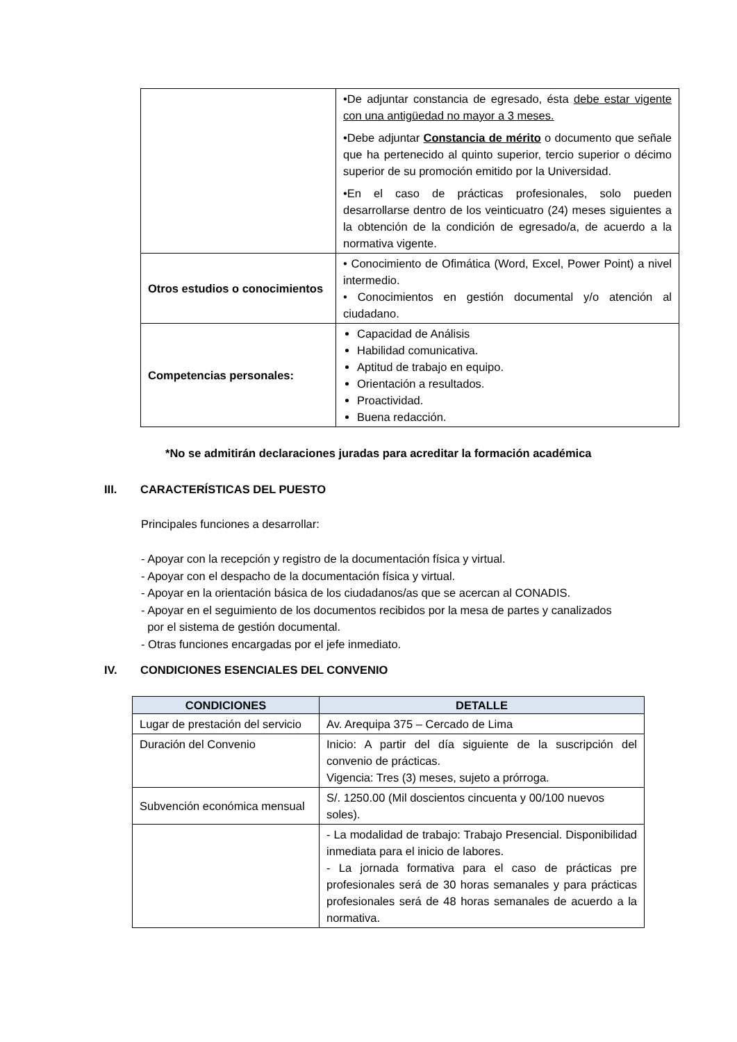| | •De adjuntar constancia de egresado, ésta debe estar vigente con una antigüedad no mayor a 3 meses. •Debe adjuntar Constancia de mérito o documento que señale que ha pertenecido al quinto superior, tercio superior o décimo superior de su promoción emitido por la Universidad. •En el caso de prácticas profesionales, solo pueden desarrollarse dentro de los veinticuatro (24) meses siguientes a la obtención de la condición de egresado/a, de acuerdo a la normativa vigente. |
| Otros estudios o conocimientos | • Conocimiento de Ofimática (Word, Excel, Power Point) a nivel intermedio. • Conocimientos en gestión documental y/o atención al ciudadano. |
| Competencias personales: | Capacidad de Análisis Habilidad comunicativa. Aptitud de trabajo en equipo. Orientación a resultados. Proactividad. Buena redacción. |
*No se admitirán declaraciones juradas para acreditar la formación académica
III. CARACTERÍSTICAS DEL PUESTO
Principales funciones a desarrollar:
- Apoyar con la recepción y registro de la documentación física y virtual.
- Apoyar con el despacho de la documentación física y virtual.
- Apoyar en la orientación básica de los ciudadanos/as que se acercan al CONADIS.
- Apoyar en el seguimiento de los documentos recibidos por la mesa de partes y canalizados
por el sistema de gestión documental.
- Otras funciones encargadas por el jefe inmediato.
IV. CONDICIONES ESENCIALES DEL CONVENIO
| CONDICIONES | DETALLE |
| --- | --- |
| Lugar de prestación del servicio | Av. Arequipa 375 – Cercado de Lima |
| Duración del Convenio | Inicio: A partir del día siguiente de la suscripción del convenio de prácticas. Vigencia: Tres (3) meses, sujeto a prórroga. |
| Subvención económica mensual | S/. 1250.00 (Mil doscientos cincuenta y 00/100 nuevos soles). |
| | - La modalidad de trabajo: Trabajo Presencial. Disponibilidad inmediata para el inicio de labores. - La jornada formativa para el caso de prácticas pre profesionales será de 30 horas semanales y para prácticas profesionales será de 48 horas semanales de acuerdo a la normativa. |